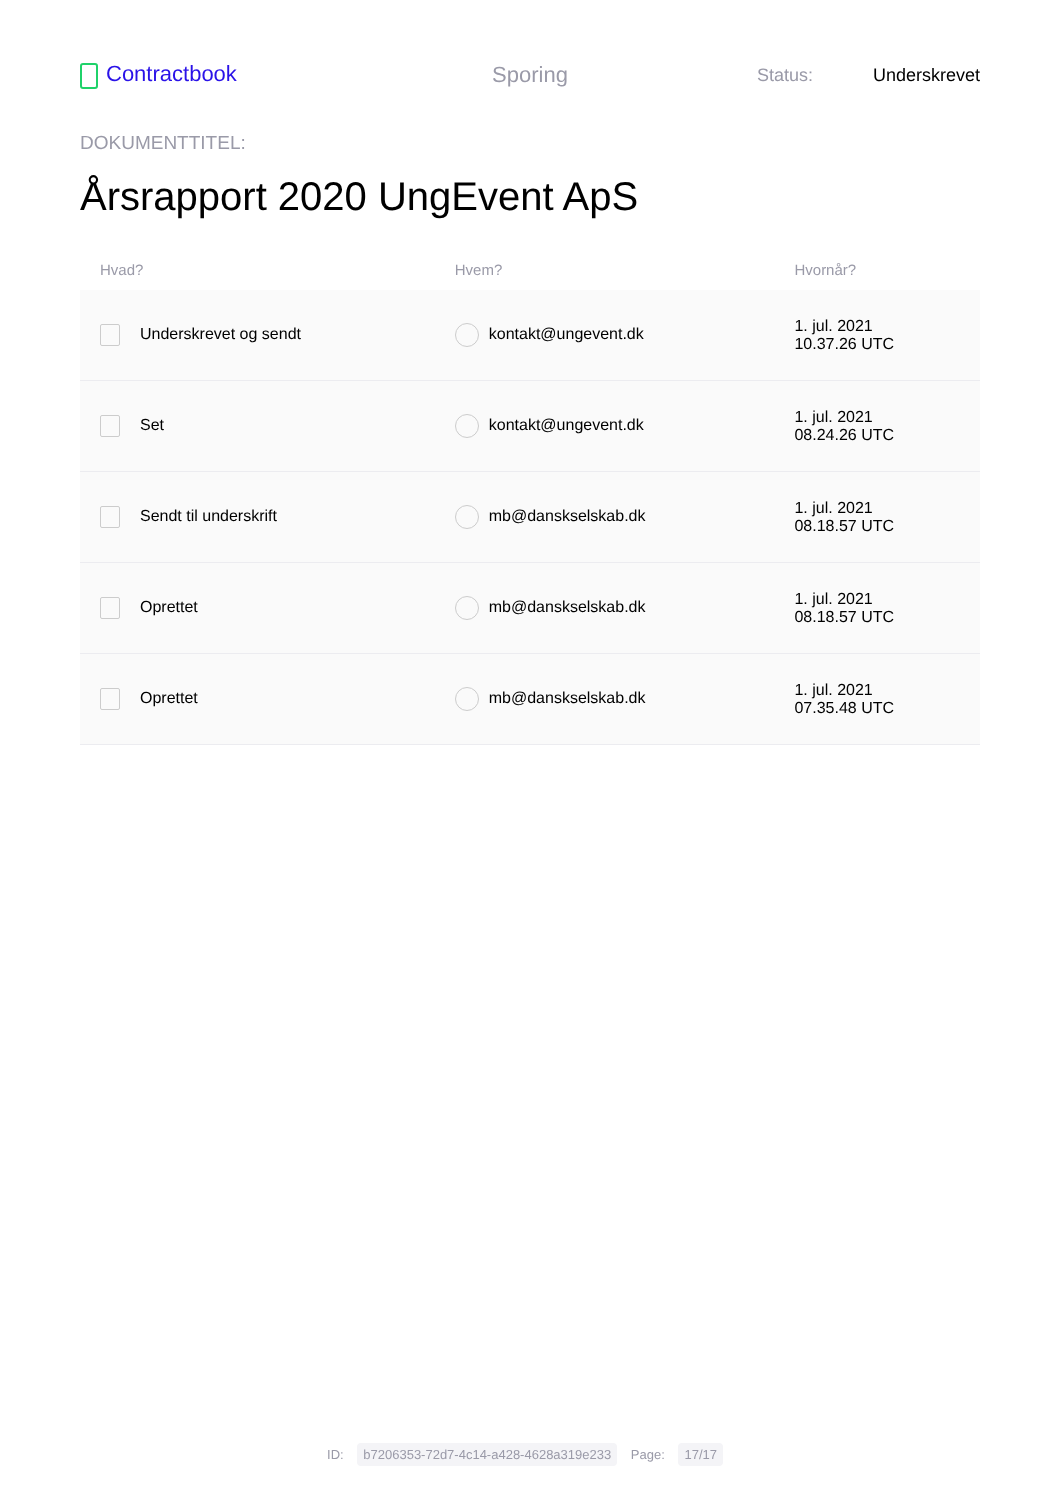Contractbook Sporing
Status: Underskrevet
DOKUMENTTITEL:
Årsrapport 2020 UngEvent ApS
| Hvad? | Hvem? | Hvornår? |
| --- | --- | --- |
| Underskrevet og sendt | kontakt@ungevent.dk | 1. jul. 2021 10.37.26 UTC |
| Set | kontakt@ungevent.dk | 1. jul. 2021 08.24.26 UTC |
| Sendt til underskrift | mb@danskselskab.dk | 1. jul. 2021 08.18.57 UTC |
| Oprettet | mb@danskselskab.dk | 1. jul. 2021 08.18.57 UTC |
| Oprettet | mb@danskselskab.dk | 1. jul. 2021 07.35.48 UTC |
ID: b7206353-72d7-4c14-a428-4628a319e233 Page: 17/17